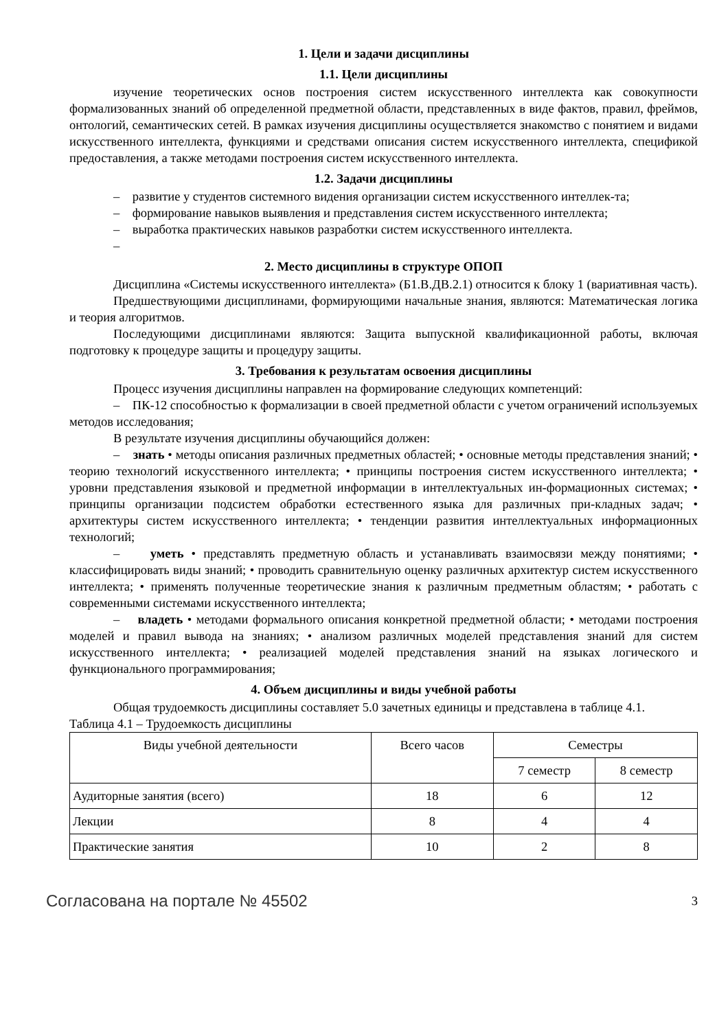1. Цели и задачи дисциплины
1.1. Цели дисциплины
изучение теоретических основ построения систем искусственного интеллекта как совокупности формализованных знаний об определенной предметной области, представленных в виде фактов, правил, фреймов, онтологий, семантических сетей. В рамках изучения дисциплины осуществляется знакомство с понятием и видами искусственного интеллекта, функциями и средствами описания систем искусственного интеллекта, спецификой предоставления, а также методами построения систем искусственного интеллекта.
1.2. Задачи дисциплины
– развитие у студентов системного видения организации систем искусственного интеллек-та;
– формирование навыков выявления и представления систем искусственного интеллекта;
– выработка практических навыков разработки систем искусственного интеллекта.
–
2. Место дисциплины в структуре ОПОП
Дисциплина «Системы искусственного интеллекта» (Б1.В.ДВ.2.1) относится к блоку 1 (вариативная часть).
Предшествующими дисциплинами, формирующими начальные знания, являются: Математическая логика и теория алгоритмов.
Последующими дисциплинами являются: Защита выпускной квалификационной работы, включая подготовку к процедуре защиты и процедуру защиты.
3. Требования к результатам освоения дисциплины
Процесс изучения дисциплины направлен на формирование следующих компетенций:
– ПК-12 способностью к формализации в своей предметной области с учетом ограничений используемых методов исследования;
В результате изучения дисциплины обучающийся должен:
– знать • методы описания различных предметных областей; • основные методы представления знаний; • теорию технологий искусственного интеллекта; • принципы построения систем искусственного интеллекта; • уровни представления языковой и предметной информации в интеллектуальных ин-формационных системах; • принципы организации подсистем обработки естественного языка для различных при-кладных задач; • архитектуры систем искусственного интеллекта; • тенденции развития интеллектуальных информационных технологий;
– уметь • представлять предметную область и устанавливать взаимосвязи между понятиями; • классифицировать виды знаний; • проводить сравнительную оценку различных архитектур систем искусственного интеллекта; • применять полученные теоретические знания к различным предметным областям; • работать с современными системами искусственного интеллекта;
– владеть • методами формального описания конкретной предметной области; • методами построения моделей и правил вывода на знаниях; • анализом различных моделей представления знаний для систем искусственного интеллекта; • реализацией моделей представления знаний на языках логического и функционального программирования;
4. Объем дисциплины и виды учебной работы
Общая трудоемкость дисциплины составляет 5.0 зачетных единицы и представлена в таблице 4.1.
Таблица 4.1 – Трудоемкость дисциплины
| Виды учебной деятельности | Всего часов | Семестры | |
| --- | --- | --- | --- |
| | | 7 семестр | 8 семестр |
| Аудиторные занятия (всего) | 18 | 6 | 12 |
| Лекции | 8 | 4 | 4 |
| Практические занятия | 10 | 2 | 8 |
Согласована на портале № 45502 3